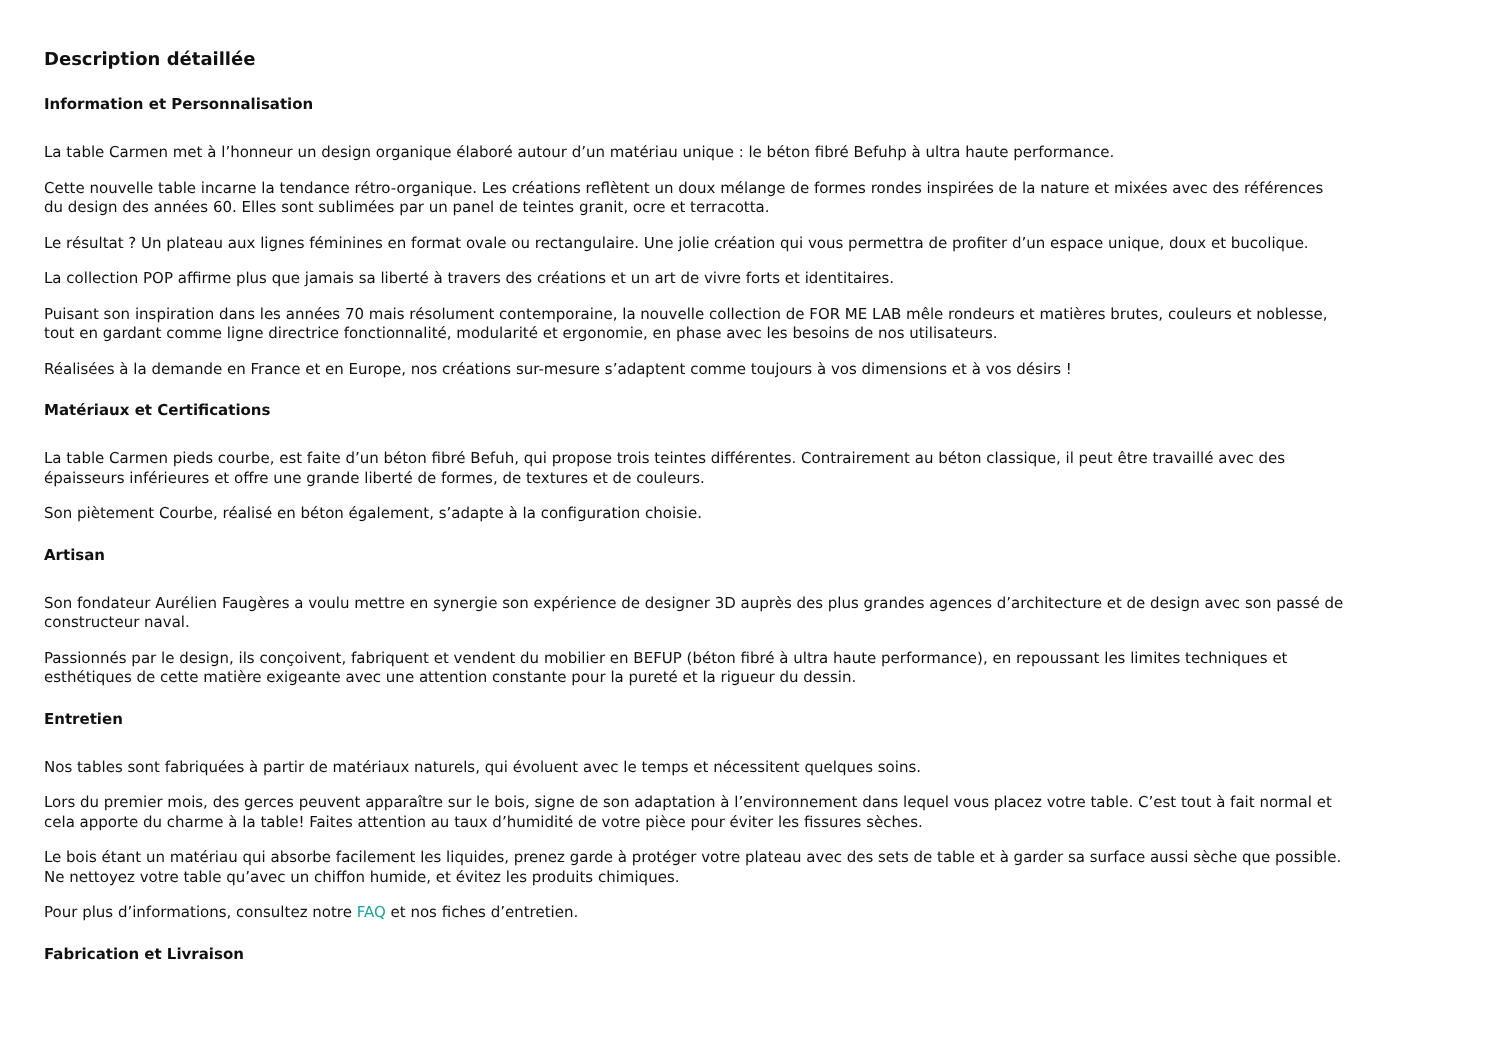Description détaillée
Information et Personnalisation
La table Carmen met à l’honneur un design organique élaboré autour d’un matériau unique : le béton fibré Befuhp à ultra haute performance.
Cette nouvelle table incarne la tendance rétro-organique. Les créations reflètent un doux mélange de formes rondes inspirées de la nature et mixées avec des références du design des années 60. Elles sont sublimées par un panel de teintes granit, ocre et terracotta.
Le résultat ? Un plateau aux lignes féminines en format ovale ou rectangulaire. Une jolie création qui vous permettra de profiter d’un espace unique, doux et bucolique.
La collection POP affirme plus que jamais sa liberté à travers des créations et un art de vivre forts et identitaires.
Puisant son inspiration dans les années 70 mais résolument contemporaine, la nouvelle collection de FOR ME LAB mêle rondeurs et matières brutes, couleurs et noblesse, tout en gardant comme ligne directrice fonctionnalité, modularité et ergonomie, en phase avec les besoins de nos utilisateurs.
Réalisées à la demande en France et en Europe, nos créations sur-mesure s’adaptent comme toujours à vos dimensions et à vos désirs !
Matériaux et Certifications
La table Carmen pieds courbe, est faite d’un béton fibré Befuh, qui propose trois teintes différentes. Contrairement au béton classique, il peut être travaillé avec des épaisseurs inférieures et offre une grande liberté de formes, de textures et de couleurs.
Son piètement Courbe, réalisé en béton également, s’adapte à la configuration choisie.
Artisan
Son fondateur Aurélien Faugères a voulu mettre en synergie son expérience de designer 3D auprès des plus grandes agences d’architecture et de design avec son passé de constructeur naval.
Passionnés par le design, ils conçoivent, fabriquent et vendent du mobilier en BEFUP (béton fibré à ultra haute performance), en repoussant les limites techniques et esthétiques de cette matière exigeante avec une attention constante pour la pureté et la rigueur du dessin.
Entretien
Nos tables sont fabriquées à partir de matériaux naturels, qui évoluent avec le temps et nécessitent quelques soins.
Lors du premier mois, des gerces peuvent apparaître sur le bois, signe de son adaptation à l’environnement dans lequel vous placez votre table. C’est tout à fait normal et cela apporte du charme à la table! Faites attention au taux d’humidité de votre pièce pour éviter les fissures sèches.
Le bois étant un matériau qui absorbe facilement les liquides, prenez garde à protéger votre plateau avec des sets de table et à garder sa surface aussi sèche que possible. Ne nettoyez votre table qu’avec un chiffon humide, et évitez les produits chimiques.
Pour plus d’informations, consultez notre FAQ et nos fiches d’entretien.
Fabrication et Livraison